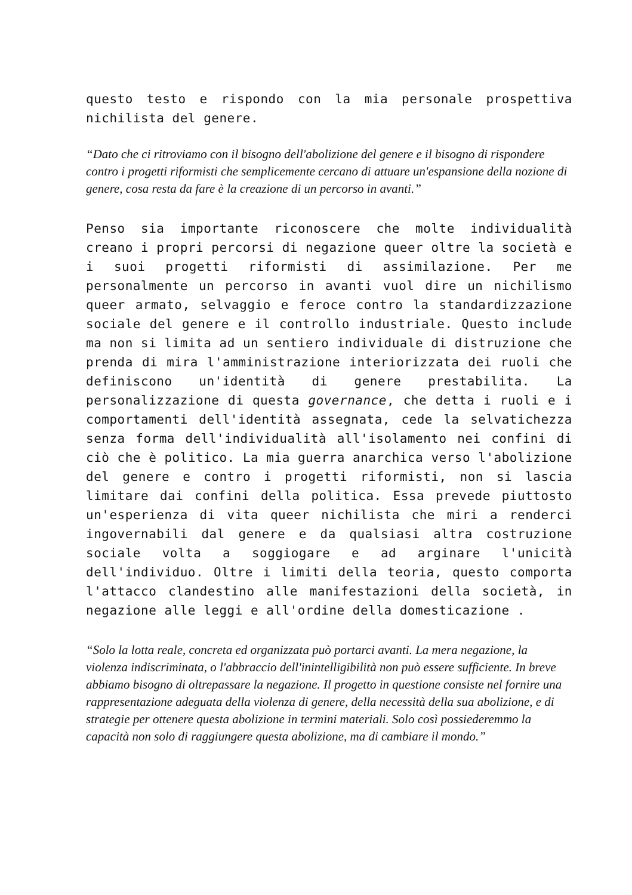questo testo e rispondo con la mia personale prospettiva nichilista del genere.
“Dato che ci ritroviamo con il bisogno dell'abolizione del genere e il bisogno di rispondere contro i progetti riformisti che semplicemente cercano di attuare un'espansione della nozione di genere, cosa resta da fare è la creazione di un percorso in avanti.”
Penso sia importante riconoscere che molte individualità creano i propri percorsi di negazione queer oltre la società e i suoi progetti riformisti di assimilazione. Per me personalmente un percorso in avanti vuol dire un nichilismo queer armato, selvaggio e feroce contro la standardizzazione sociale del genere e il controllo industriale. Questo include ma non si limita ad un sentiero individuale di distruzione che prenda di mira l'amministrazione interiorizzata dei ruoli che definiscono un'identità di genere prestabilita. La personalizzazione di questa governance, che detta i ruoli e i comportamenti dell'identità assegnata, cede la selvatichezza senza forma dell'individualità all'isolamento nei confini di ciò che è politico. La mia guerra anarchica verso l'abolizione del genere e contro i progetti riformisti, non si lascia limitare dai confini della politica. Essa prevede piuttosto un'esperienza di vita queer nichilista che miri a renderci ingovernabili dal genere e da qualsiasi altra costruzione sociale volta a soggiogare e ad arginare l'unicità dell'individuo. Oltre i limiti della teoria, questo comporta l'attacco clandestino alle manifestazioni della società, in negazione alle leggi e all'ordine della domesticazione .
“Solo la lotta reale, concreta ed organizzata può portarci avanti. La mera negazione, la violenza indiscriminata, o l'abbraccio dell'inintelligibilità non può essere sufficiente. In breve abbiamo bisogno di oltrepassare la negazione. Il progetto in questione consiste nel fornire una rappresentazione adeguata della violenza di genere, della necessità della sua abolizione, e di strategie per ottenere questa abolizione in termini materiali. Solo così possiederemmo la capacità non solo di raggiungere questa abolizione, ma di cambiare il mondo.”